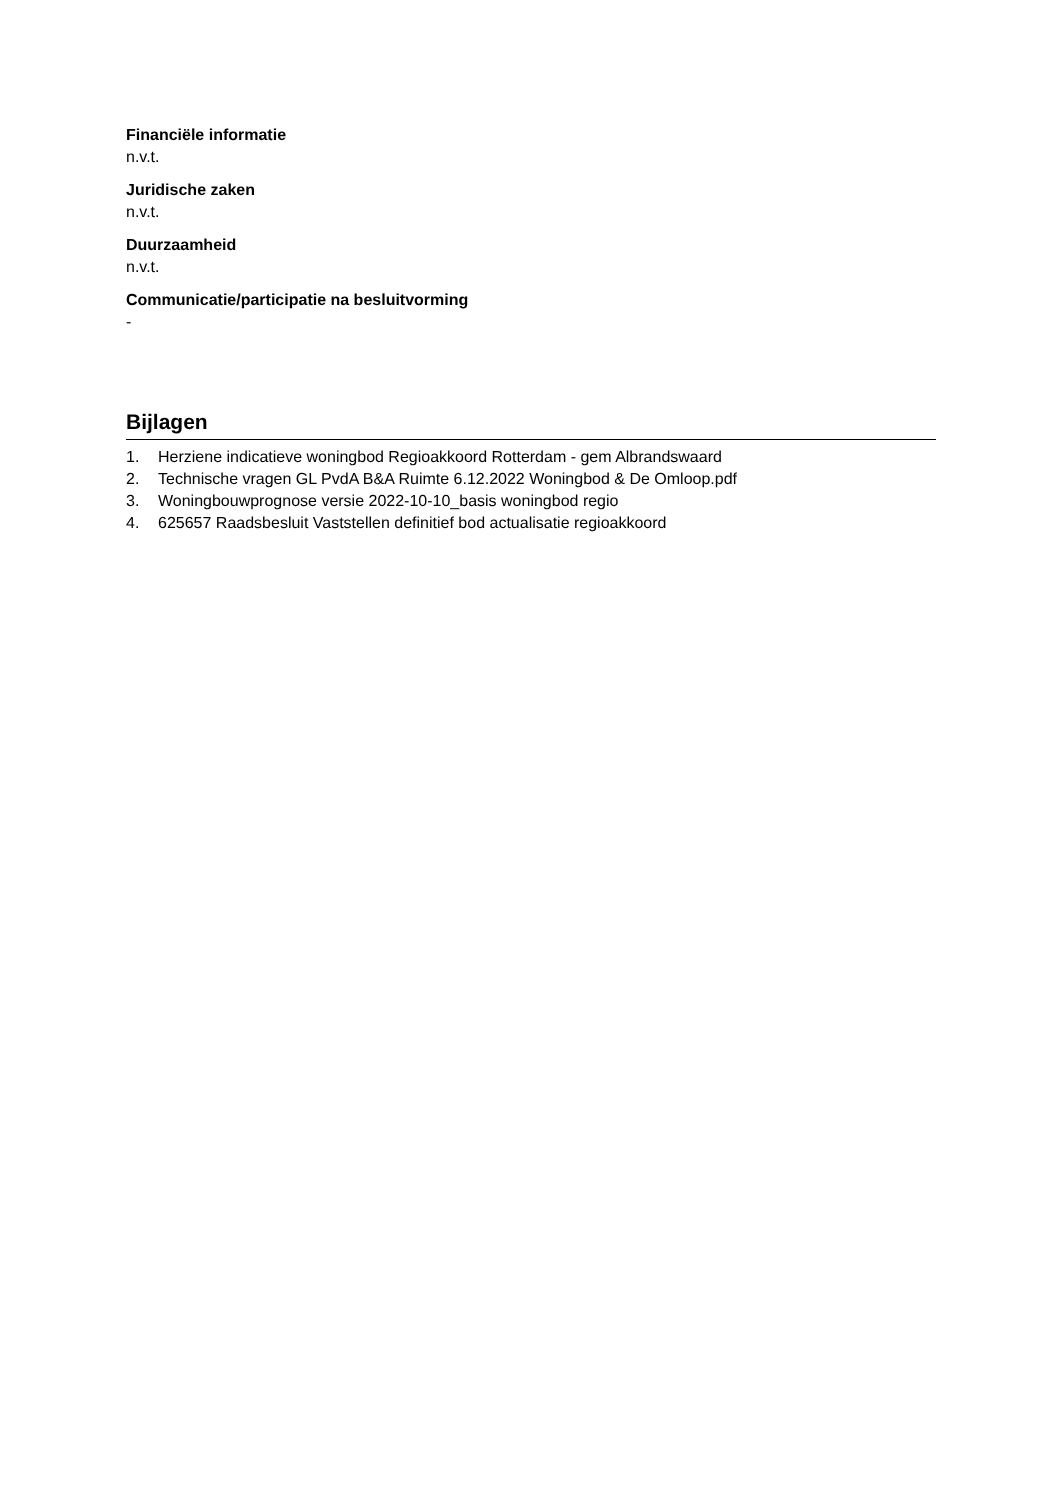Financiële informatie
n.v.t.
Juridische zaken
n.v.t.
Duurzaamheid
n.v.t.
Communicatie/participatie na besluitvorming
-
Bijlagen
1. Herziene indicatieve woningbod Regioakkoord Rotterdam - gem Albrandswaard
2. Technische vragen GL PvdA B&A Ruimte 6.12.2022 Woningbod & De Omloop.pdf
3. Woningbouwprognose versie 2022-10-10_basis woningbod regio
4. 625657 Raadsbesluit Vaststellen definitief bod actualisatie regioakkoord